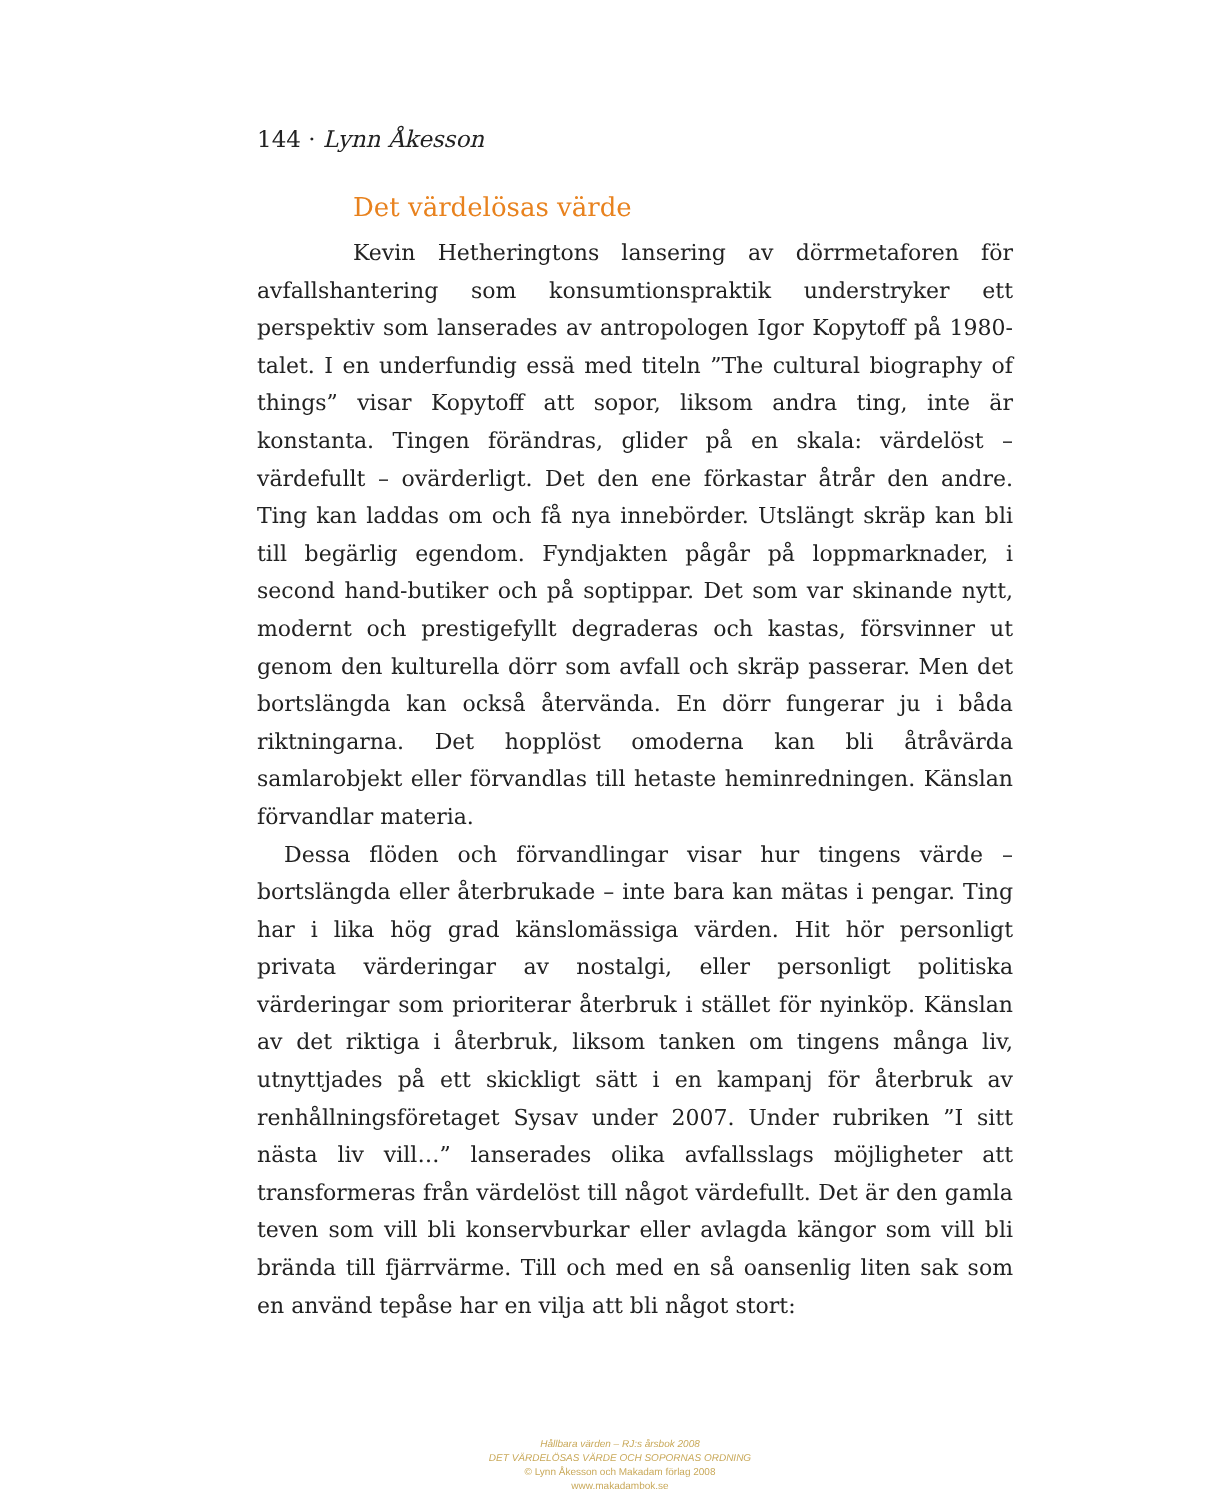144 · Lynn Åkesson
Det värdelösas värde
Kevin Hetheringtons lansering av dörrmetaforen för avfallshantering som konsumtionspraktik understryker ett perspektiv som lanserades av antropologen Igor Kopytoff på 1980-talet. I en underfundig essä med titeln ”The cultural biography of things” visar Kopytoff att sopor, liksom andra ting, inte är konstanta. Tingen förändras, glider på en skala: värdelöst – värdefullt – ovärderligt. Det den ene förkastar åtrår den andre. Ting kan laddas om och få nya innebörder. Utslängt skräp kan bli till begärlig egendom. Fyndjakten pågår på loppmarknader, i second hand-butiker och på soptippar. Det som var skinande nytt, modernt och prestigefyllt degraderas och kastas, försvinner ut genom den kulturella dörr som avfall och skräp passerar. Men det bortslängda kan också återvända. En dörr fungerar ju i båda riktningarna. Det hopplöst omoderna kan bli åtråvärda samlarobjekt eller förvandlas till hetaste heminredningen. Känslan förvandlar materia.
Dessa flöden och förvandlingar visar hur tingens värde – bortslängda eller återbrukade – inte bara kan mätas i pengar. Ting har i lika hög grad känslomässiga värden. Hit hör personligt privata värderingar av nostalgi, eller personligt politiska värderingar som prioriterar återbruk i stället för nyinköp. Känslan av det riktiga i återbruk, liksom tanken om tingens många liv, utnyttjades på ett skickligt sätt i en kampanj för återbruk av renhållningsföretaget Sysav under 2007. Under rubriken ”I sitt nästa liv vill…” lanserades olika avfallsslags möjligheter att transformeras från värdelöst till något värdefullt. Det är den gamla teven som vill bli konservburkar eller avlagda kängor som vill bli brända till fjärrvärme. Till och med en så oansenlig liten sak som en använd tepåse har en vilja att bli något stort:
Hållbara värden – RJ:s årsbok 2008
DET VÄRDELÖSAS VÄRDE OCH SOPORNAS ORDNING
© Lynn Åkesson och Makadam förlag 2008
www.makadambok.se